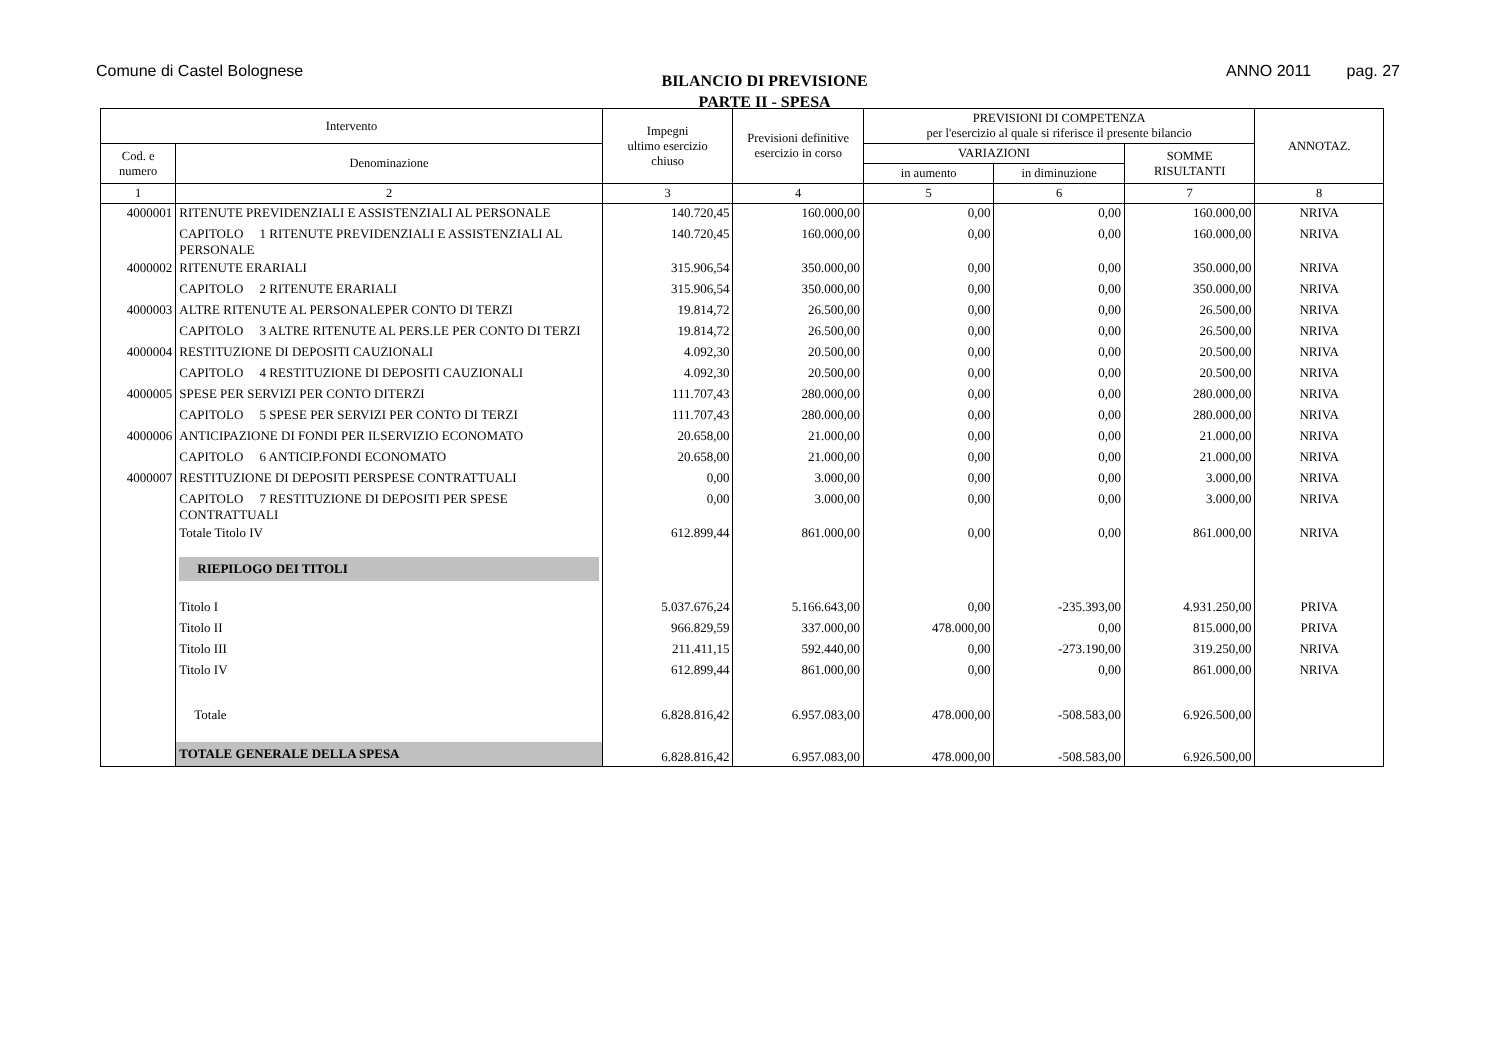Comune di Castel Bolognese
BILANCIO DI PREVISIONE
PARTE II - SPESA
ANNO 2011 pag. 27
| Intervento | | Impegni ultimo esercizio chiuso | Previsioni definitive esercizio in corso | PREVISIONI DI COMPETENZA per l'esercizio al quale si riferisce il presente bilancio | | | ANNOTAZ. |
| --- | --- | --- | --- | --- | --- | --- | --- |
| Cod. e numero | Denominazione | | | VARIAZIONI | | SOMME RISULTANTI | |
| | | | | in aumento | in diminuzione | | |
| 1 | 2 | 3 | 4 | 5 | 6 | 7 | 8 |
| 4000001 | RITENUTE PREVIDENZIALI E ASSISTENZIALI AL PERSONALE | 140.720,45 | 160.000,00 | 0,00 | 0,00 | 160.000,00 | NRIVA |
| | CAPITOLO 1 RITENUTE PREVIDENZIALI E ASSISTENZIALI AL PERSONALE | 140.720,45 | 160.000,00 | 0,00 | 0,00 | 160.000,00 | NRIVA |
| 4000002 | RITENUTE ERARIALI | 315.906,54 | 350.000,00 | 0,00 | 0,00 | 350.000,00 | NRIVA |
| | CAPITOLO 2 RITENUTE ERARIALI | 315.906,54 | 350.000,00 | 0,00 | 0,00 | 350.000,00 | NRIVA |
| 4000003 | ALTRE RITENUTE AL PERSONALEPER CONTO DI TERZI | 19.814,72 | 26.500,00 | 0,00 | 0,00 | 26.500,00 | NRIVA |
| | CAPITOLO 3 ALTRE RITENUTE AL PERS.LE PER CONTO DI TERZI | 19.814,72 | 26.500,00 | 0,00 | 0,00 | 26.500,00 | NRIVA |
| 4000004 | RESTITUZIONE DI DEPOSITI CAUZIONALI | 4.092,30 | 20.500,00 | 0,00 | 0,00 | 20.500,00 | NRIVA |
| | CAPITOLO 4 RESTITUZIONE DI DEPOSITI CAUZIONALI | 4.092,30 | 20.500,00 | 0,00 | 0,00 | 20.500,00 | NRIVA |
| 4000005 | SPESE PER SERVIZI PER CONTO DITERZI | 111.707,43 | 280.000,00 | 0,00 | 0,00 | 280.000,00 | NRIVA |
| | CAPITOLO 5 SPESE PER SERVIZI PER CONTO DI TERZI | 111.707,43 | 280.000,00 | 0,00 | 0,00 | 280.000,00 | NRIVA |
| 4000006 | ANTICIPAZIONE DI FONDI PER ILSERVIZIO ECONOMATO | 20.658,00 | 21.000,00 | 0,00 | 0,00 | 21.000,00 | NRIVA |
| | CAPITOLO 6 ANTICIP.FONDI ECONOMATO | 20.658,00 | 21.000,00 | 0,00 | 0,00 | 21.000,00 | NRIVA |
| 4000007 | RESTITUZIONE DI DEPOSITI PERSPESE CONTRATTUALI | 0,00 | 3.000,00 | 0,00 | 0,00 | 3.000,00 | NRIVA |
| | CAPITOLO 7 RESTITUZIONE DI DEPOSITI PER SPESE CONTRATTUALI | 0,00 | 3.000,00 | 0,00 | 0,00 | 3.000,00 | NRIVA |
| | Totale Titolo IV | 612.899,44 | 861.000,00 | 0,00 | 0,00 | 861.000,00 | NRIVA |
| | RIEPILOGO DEI TITOLI | | | | | | |
| | Titolo I | 5.037.676,24 | 5.166.643,00 | 0,00 | -235.393,00 | 4.931.250,00 | PRIVA |
| | Titolo II | 966.829,59 | 337.000,00 | 478.000,00 | 0,00 | 815.000,00 | PRIVA |
| | Titolo III | 211.411,15 | 592.440,00 | 0,00 | -273.190,00 | 319.250,00 | NRIVA |
| | Titolo IV | 612.899,44 | 861.000,00 | 0,00 | 0,00 | 861.000,00 | NRIVA |
| | Totale | 6.828.816,42 | 6.957.083,00 | 478.000,00 | -508.583,00 | 6.926.500,00 | |
| | TOTALE GENERALE DELLA SPESA | 6.828.816,42 | 6.957.083,00 | 478.000,00 | -508.583,00 | 6.926.500,00 | |